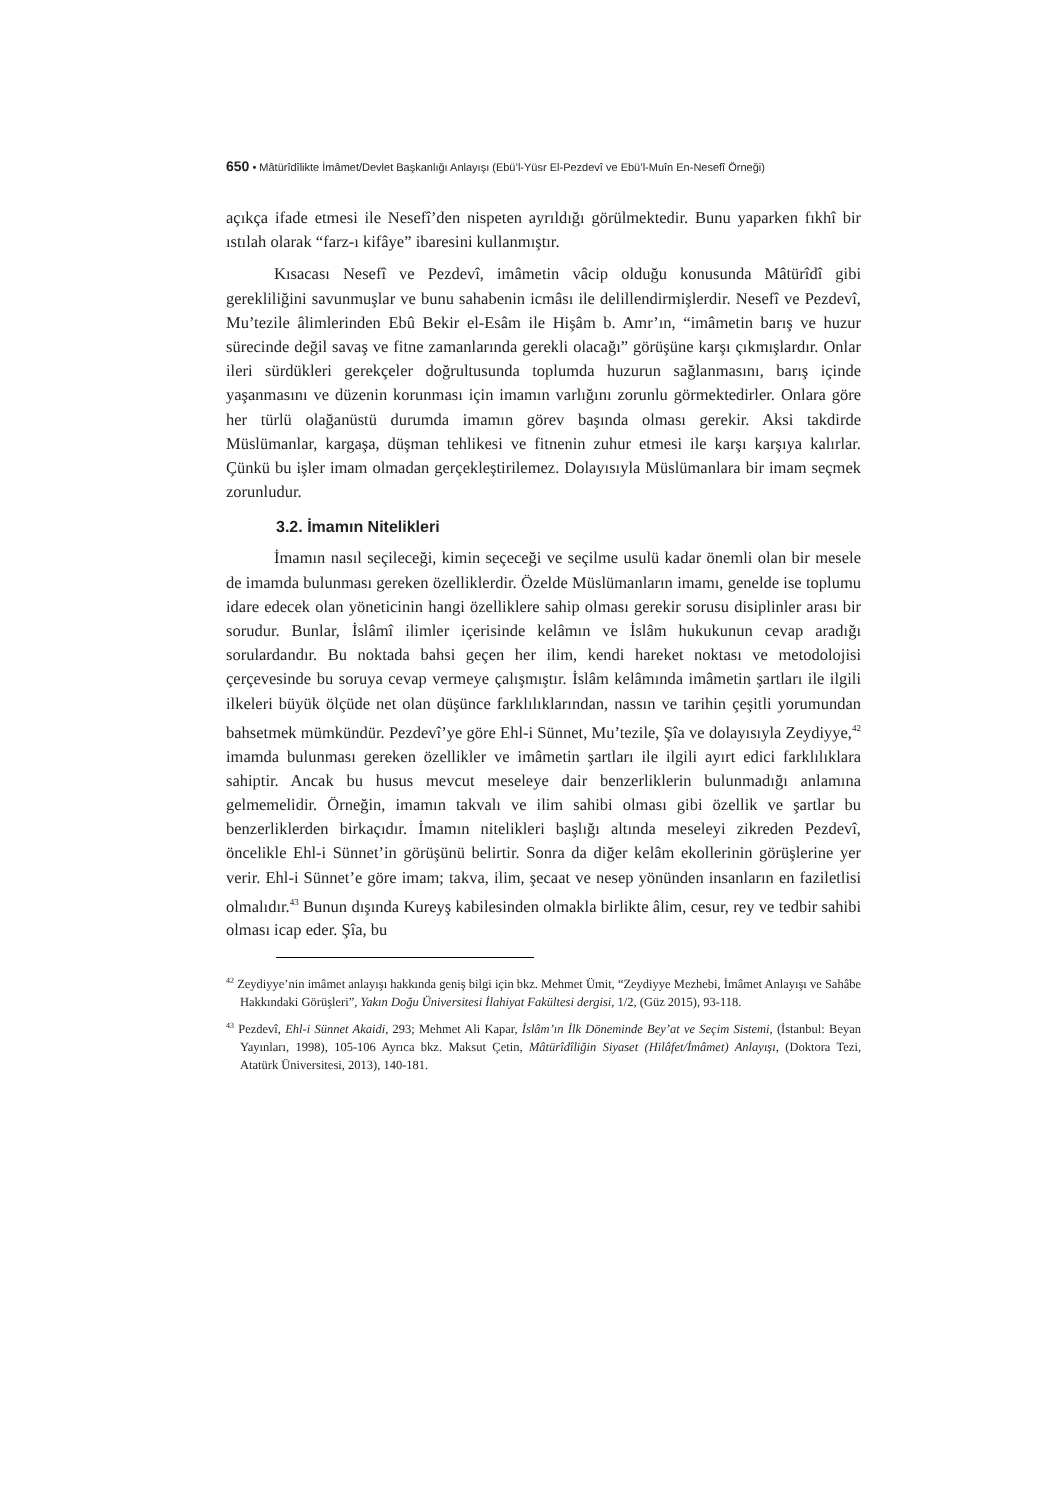650 • Mâtürîdîlikte İmâmet/Devlet Başkanlığı Anlayışı (Ebü’l-Yüsr El-Pezdevî ve Ebü’l-Muîn En-Nesefî Örneği)
açıkça ifade etmesi ile Nesefî’den nispeten ayrıldığı görülmektedir. Bunu yaparken fıkhî bir ıstılah olarak “farz-ı kifâye” ibaresini kullanmıştır.
Kısacası Nesefî ve Pezdevî, imâmetin vâcip olduğu konusunda Mâtürîdî gibi gerekliliğini savunmuşlar ve bunu sahabenin icmâsı ile delillendirmişlerdir. Nesefî ve Pezdevî, Mu’tezile âlimlerinden Ebû Bekir el-Esâm ile Hişâm b. Amr’ın, “imâmetin barış ve huzur sürecinde değil savaş ve fitne zamanlarında gerekli olacağı” görüşüne karşı çıkmışlardır. Onlar ileri sürdükleri gerekçeler doğrultusunda toplumda huzurun sağlanmasını, barış içinde yaşanmasını ve düzenin korunması için imamın varlığını zorunlu görmektedirler. Onlara göre her türlü olağanüstü durumda imamın görev başında olması gerekir. Aksi takdirde Müslümanlar, kargaşa, düşman tehlikesi ve fitnenin zuhur etmesi ile karşı karşıya kalırlar. Çünkü bu işler imam olmadan gerçekleştirilemez. Dolayısıyla Müslümanlara bir imam seçmek zorunludur.
3.2. İmamın Nitelikleri
İmamın nasıl seçileceği, kimin seçeceği ve seçilme usulü kadar önemli olan bir mesele de imamda bulunması gereken özelliklerdir. Özelde Müslümanların imamı, genelde ise toplumu idare edecek olan yöneticinin hangi özelliklere sahip olması gerekir sorusu disiplinler arası bir sorudur. Bunlar, İslâmî ilimler içerisinde kelâmın ve İslâm hukukunun cevap aradığı sorulardandır. Bu noktada bahsi geçen her ilim, kendi hareket noktası ve metodolojisi çerçevesinde bu soruya cevap vermeye çalışmıştır. İslâm kelâmında imâmetin şartları ile ilgili ilkeleri büyük ölçüde net olan düşünce farklılıklarından, nassın ve tarihin çeşitli yorumundan bahsetmek mümkündür. Pezdevî’ye göre Ehl-i Sünnet, Mu’tezile, Şîa ve dolayısıyla Zeydiyye,<sup>42</sup> imamda bulunması gereken özellikler ve imâmetin şartları ile ilgili ayırt edici farklılıklara sahiptir. Ancak bu husus mevcut meseleye dair benzerliklerin bulunmadığı anlamına gelmemelidir. Örneğin, imamın takvalı ve ilim sahibi olması gibi özellik ve şartlar bu benzerliklerden birkaçıdır. İmamın nitelikleri başlığı altında meseleyi zikreden Pezdevî, öncelikle Ehl-i Sünnet’in görüşünü belirtir. Sonra da diğer kelâm ekollerinin görüşlerine yer verir. Ehl-i Sünnet’e göre imam; takva, ilim, şecaat ve nesep yönünden insanların en faziletlisi olmalıdır.<sup>43</sup> Bunun dışında Kureyş kabilesinden olmakla birlikte âlim, cesur, rey ve tedbir sahibi olması icap eder. Şîa, bu
<sup>42</sup> Zeydiyye’nin imâmet anlayışı hakkında geniş bilgi için bkz. Mehmet Ümit, “Zeydiyye Mezhebi, İmâmet Anlayışı ve Sahâbe Hakkındaki Görüşleri”, Yakın Doğu Üniversitesi İlahiyat Fakültesi dergisi, 1/2, (Güz 2015), 93-118.
<sup>43</sup> Pezdevî, Ehl-i Sünnet Akaidi, 293; Mehmet Ali Kapar, İslâm’ın İlk Döneminde Bey’at ve Seçim Sistemi, (İstanbul: Beyan Yayınları, 1998), 105-106 Ayrıca bkz. Maksut Çetin, Mâtürîdîliğin Siyaset (Hilâfet/İmâmet) Anlayışı, (Doktora Tezi, Atatürk Üniversitesi, 2013), 140-181.